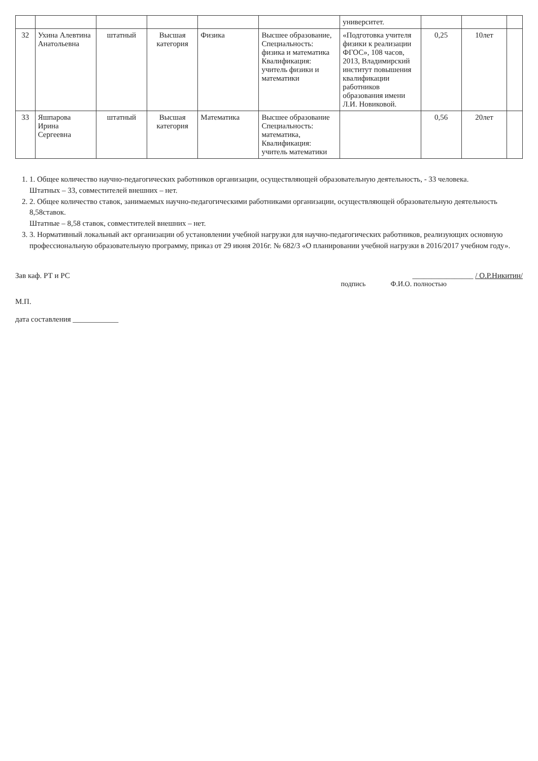| | | | | | | университет. | | | |
| 32 | Ухина Алевтина Анатольевна | штатный | Высшая категория | Физика | Высшее образование, Специальность: физика и математика Квалификация: учитель физики и математики | «Подготовка учителя физики к реализации ФГОС», 108 часов, 2013, Владимирский институт повышения квалификации работников образования имени Л.И. Новиковой. | 0,25 | 10лет | |
| 33 | Яшпарова Ирина Сергеевна | штатный | Высшая категория | Математика | Высшее образование Специальность: математика, Квалификация: учитель математики | | 0,56 | 20лет | |
1. 1. Общее количество научно-педагогических работников организации, осуществляющей образовательную деятельность, - 33 человека.
Штатных – 33, совместителей внешних – нет.
2. 2. Общее количество ставок, занимаемых научно-педагогическими работниками организации, осуществляющей образовательную деятельность 8,58ставок.
Штатные – 8,58 ставок, совместителей внешних – нет.
3. 3. Нормативный локальный акт организации об установлении учебной нагрузки для научно-педагогических работников, реализующих основную профессиональную образовательную программу, приказ от 29 июня 2016г. № 682/3 «О планировании учебной нагрузки в 2016/2017 учебном году».
Зав каф. РТ и РС ________________ / О.Р.Никитин/
подпись Ф.И.О. полностью
М.П.
дата составления ____________